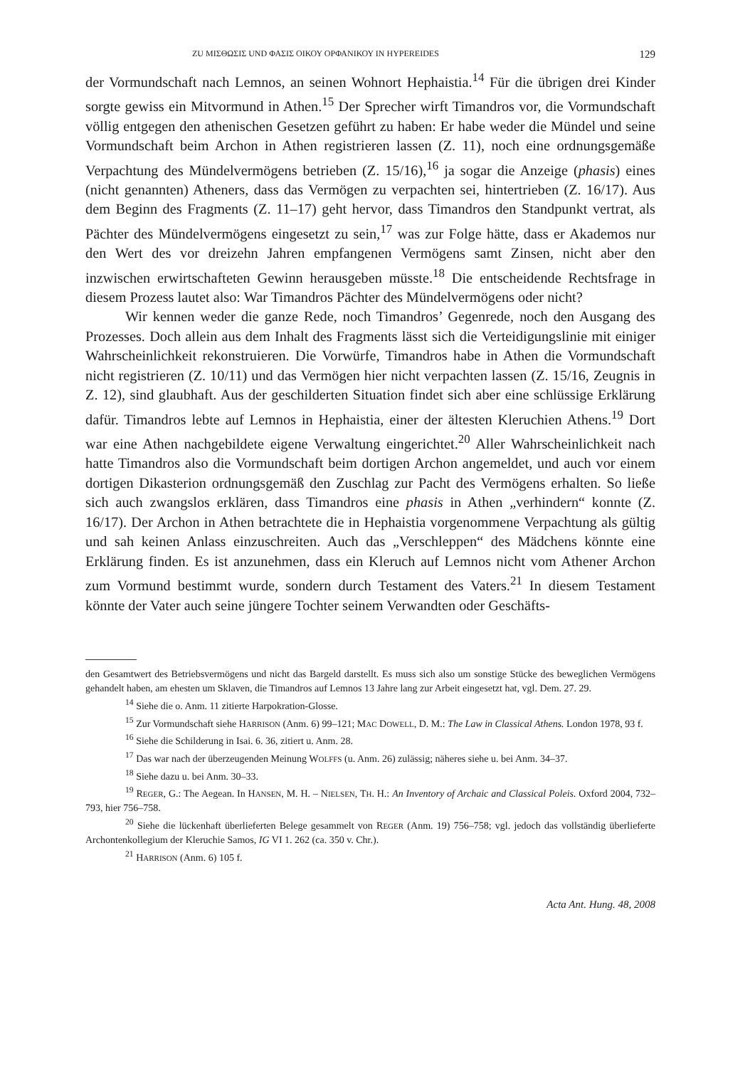ZU ΜΙΣΘΩΣΙΣ UND ΦΑΣΙΣ ΟΙΚΟΥ ΟΡΦΑΝΙΚΟΥ IN HYPEREIDES 129
der Vormundschaft nach Lemnos, an seinen Wohnort Hephaistia.<sup>14</sup> Für die übrigen drei Kinder sorgte gewiss ein Mitvormund in Athen.<sup>15</sup> Der Sprecher wirft Timandros vor, die Vormundschaft völlig entgegen den athenischen Gesetzen geführt zu haben: Er habe weder die Mündel und seine Vormundschaft beim Archon in Athen registrieren lassen (Z. 11), noch eine ordnungsgemäße Verpachtung des Mündelvermögens betrieben (Z. 15/16),<sup>16</sup> ja sogar die Anzeige (phasis) eines (nicht genannten) Atheners, dass das Vermögen zu verpachten sei, hintertrieben (Z. 16/17). Aus dem Beginn des Fragments (Z. 11–17) geht hervor, dass Timandros den Standpunkt vertrat, als Pächter des Mündelvermögens eingesetzt zu sein,<sup>17</sup> was zur Folge hätte, dass er Akademos nur den Wert des vor dreizehn Jahren empfangenen Vermögens samt Zinsen, nicht aber den inzwischen erwirtschafteten Gewinn herausgeben müsste.<sup>18</sup> Die entscheidende Rechtsfrage in diesem Prozess lautet also: War Timandros Pächter des Mündelvermögens oder nicht?
Wir kennen weder die ganze Rede, noch Timandros’ Gegenrede, noch den Ausgang des Prozesses. Doch allein aus dem Inhalt des Fragments lässt sich die Verteidigungslinie mit einiger Wahrscheinlichkeit rekonstruieren. Die Vorwürfe, Timandros habe in Athen die Vormundschaft nicht registrieren (Z. 10/11) und das Vermögen hier nicht verpachten lassen (Z. 15/16, Zeugnis in Z. 12), sind glaubhaft. Aus der geschilderten Situation findet sich aber eine schlüssige Erklärung dafür. Timandros lebte auf Lemnos in Hephaistia, einer der ältesten Kleruchien Athens.<sup>19</sup> Dort war eine Athen nachgebildete eigene Verwaltung eingerichtet.<sup>20</sup> Aller Wahrscheinlichkeit nach hatte Timandros also die Vormundschaft beim dortigen Archon angemeldet, und auch vor einem dortigen Dikasterion ordnungsgemäß den Zuschlag zur Pacht des Vermögens erhalten. So ließe sich auch zwangslos erklären, dass Timandros eine phasis in Athen „verhindern“ konnte (Z. 16/17). Der Archon in Athen betrachtete die in Hephaistia vorgenommene Verpachtung als gültig und sah keinen Anlass einzuschreiten. Auch das „Verschleppen“ des Mädchens könnte eine Erklärung finden. Es ist anzunehmen, dass ein Kleruch auf Lemnos nicht vom Athener Archon zum Vormund bestimmt wurde, sondern durch Testament des Vaters.<sup>21</sup> In diesem Testament könnte der Vater auch seine jüngere Tochter seinem Verwandten oder Geschäfts-
den Gesamtwert des Betriebsvermögens und nicht das Bargeld darstellt. Es muss sich also um sonstige Stücke des beweglichen Vermögens gehandelt haben, am ehesten um Sklaven, die Timandros auf Lemnos 13 Jahre lang zur Arbeit eingesetzt hat, vgl. Dem. 27. 29.
<sup>14</sup> Siehe die o. Anm. 11 zitierte Harpokration-Glosse.
<sup>15</sup> Zur Vormundschaft siehe HARRISON (Anm. 6) 99–121; MAC DOWELL, D. M.: The Law in Classical Athens. London 1978, 93 f.
<sup>16</sup> Siehe die Schilderung in Isai. 6. 36, zitiert u. Anm. 28.
<sup>17</sup> Das war nach der überzeugenden Meinung WOLFFS (u. Anm. 26) zulässig; näheres siehe u. bei Anm. 34–37.
<sup>18</sup> Siehe dazu u. bei Anm. 30–33.
<sup>19</sup> REGER, G.: The Aegean. In HANSEN, M. H. – NIELSEN, TH. H.: An Inventory of Archaic and Classical Poleis. Oxford 2004, 732–793, hier 756–758.
<sup>20</sup> Siehe die lückenhaft überlieferten Belege gesammelt von REGER (Anm. 19) 756–758; vgl. jedoch das vollständig überlieferte Archontenkollegium der Kleruchie Samos, IG VI 1. 262 (ca. 350 v. Chr.).
<sup>21</sup> HARRISON (Anm. 6) 105 f.
Acta Ant. Hung. 48, 2008